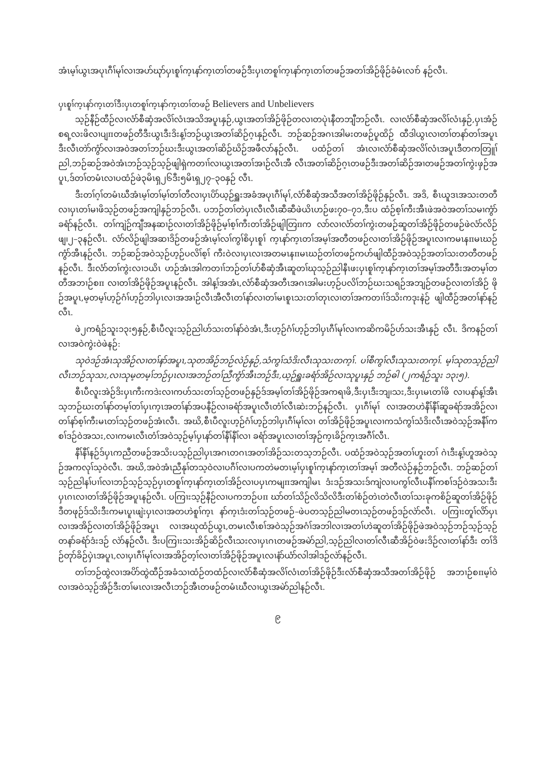အံၤမ့ၢ်ယွၤအပုၤဂီၢ်မုၢ်လၢအပာ်ဃုာ်ပှၤစူၢ်က့ၤနာ်က့ၤတၢ်တဖဉ်ဒီးပှၤတစူၢ်က့ၤနာ်က့ၤတၢ်တဖဉ်အတၢ်အိဉ်ဖိုဉ်ခံမံၤလၢာ် နဉ်လီၤ.
ပှၤစူၢ်က့ၤနာ်က့ၤတၢ်ဒီးပှၤတစူၢ်က့ၤနာ်က့ၤတၢ်တဖဉ် Believers and Unbelievers
သ့ဉ်နီဉ်ထီဉ်လၢလံာ်စီဆှံအလိၢ်လံၤအသိအပူၤနှဉ်,ယွၤအတၢ်အိဉ်ဖိုဉ်တလၢတပုဲၤနီတဘျီဘဉ်လီၤ. လၢလံာ်စီဆှံအလိၢ်လံၤနှဉ်,ပှၤအံဉ်စရ့လးဖိလၢပျπတဖဉ်တီဒီးယွၤဒီးဒိးန့ၢ်ဘဉ်ယွၤအတၢ်ဆိဉ်ဂ့ၤနှဉ်လီၤ. ဘဉ်ဆဉ်အဂၤအါမးတဖဉ်ပူထိဉ် ထီဒါယွၤလၢတၢ်တနာ်တၢ်အပူၤဒီးလီၤတဲာ်ကွံာ်လၢအဝဲအတၢ်ဘဉ်ဃးဒီးယွၤအတၢ်ဆိဉ်ဃိဉ်အဖီလာ်နဉ်လီၤ. ပထံဉ်တၢ် အံၤလၢလံာ်စီဆှံအလိၢ်လံၤအပူၤဒီတကတြူၢ်ညါ,ဘဉ်ဆဉ်အဝဲအံၤဘဉ်သ့ဉ်သ့ဉ်ဖျါရှဲကတၢၢ်လၢယွၤအတၢ်အၢဉ်လီၤအီ လီၤအတၢ်ဆိဉ်ဂ့ၤတဖဉ်ဒီးအတၢ်ဆိဉ်အၢတဖဉ်အတၢ်ကွဲးဖှဉ်အပူၤ,ဒ်တၢ်တမံၤလၢပထံဉ်ဖဲ၃မိၤရှ၂၆ဒီး၅မိၤရှ၂၇–၃၀နှဉ် လီၤ.
ဒီးတၢ်ဂ့ၢ်တမံၤဃီအံၤမ့ၢ်တၢ်မ့ၢ်တၢ်တီလၢပှၤပိာ်ယ့ဉ်ရှူးအခံအပုၤဂီၢ်မုၢ်,လံာ်စီဆှံအသီအတၢ်အိဉ်ဖိုဉ်နှဉ်လီၤ. အဒိ, စီၤယူဒၤအသးတတီလၢပှၤတၢ်မၢဖိသ့ဉ်တဖဉ်အကျါနှဉ်ဘဉ်လီၤ. ပဘဉ်တၢ်တဲပှၤလီၤလီၤဆီဆီဖဲယိၤဟဉ်ဖး၇၀–၇၁,ဒီးပ ထံဉ်စ့ၢ်ကီးအီၤဖဲအဝဲအတၢ်သမၢကွံာ်ခရံာ်နဉ်လီၤ. တၢ်ကျဲဉ်ကျီအနဆၢဉ်လၢတၢ်အိဉ်ဖိုဉ်မ့ၢ်စ့ၢ်ကီးတၢ်အိဉ်ဖျါတြπက လာ်လၢလံာ်တၢ်ကွဲးတဖဉ်ဆူတၢ်အိဉ်ဖိုဉ်တဖဉ်ဖဲလံာ်လိဉ်ဖျ၊၂–၃နဉ်လီၤ. လံာ်လိဉ်ဖျါအဆၢဒိဉ်တဖဉ်အံၤမ့ၢ်လၢ်ကွၢ်စိပှၤစူၢ် က့ၤနာ်က့ၤတၢ်အမ့ၢ်အတီတဖဉ်လၢတၢ်အိဉ်ဖိုဉ်အပူၤလၢကမၤနπမၤဃဉ်ကွံာ်အီၤနဉ်လီၤ. ဘဉ်ဆဉ်အဝဲသ့ဉ်ဟ့ဉ်ပလိၢ်စ့ၢ် ကီးဝဲလၢပှၤလၢအတမၤနπမၤဃဉ်တၢ်တဖဉ်ကဟ်ဖျါထီဉ်အဝဲသ့ဉ်အတၢ်သးတတီတဖဉ်နဉ်လီၤ. ဒီးလံာ်တၢ်ကွဲးလၢ၁ယိၤ ဟဉ်အံၤအါကတၢၢ်ဘဉ်တၢ်ပာ်စီဆှံအီၤဆူတၢ်ဃုသ့ဉ်ညါနီၤဖးပှၤစူၢ်က့ၤနာ်က့ၤတၢ်အမ့ၢ်အတီဒီးအတမ့ၢ်တတီအဘၢဉ်စπ လၢတၢ်အိဉ်ဖိုဉ်အပူၤနဉ်လီၤ. အါန့ၢ်အအံၤ,လံာ်စီဆှံအတီၤအဂၤအါမးဟ့ဉ်ပလိၢ်ဘဉ်ဃးသရဉ်အဘျဉ်တဖဉ်လၢတၢ်အိဉ် ဖိုဉ်အပူၤ,မ့တမ့ၢ်ဟ့ဉ်ဂံၢ်ဟ့ဉ်ဘါပှၤလၢအအၢဉ်လီၤအီလီၤတၢ်နာ်လၢတၢ်မၤစူၤသးတၢ်တုၤလၢတၢ်အကတၢၢ်ဒ်သိးကဒုးနဲဉ် ဖျါထီဉ်အတၢ်နာ်နဉ်လီၤ.
ဖဲ၂ကရံဉ်သူး၁၃း၅နှဉ်,စီၤပီလူးသ့ဉ်ညါဟ်သးတၢ်နာ်ဝဲအံၤ,ဒီးဟ့ဉ်ဂံၢ်ဟ့ဉ်ဘါပှၤဂီၢ်မုၢ်လၢကဆိကမိဉ်ဟ်သးအီၤနှဉ် လီၤ. ဒိကနဉ်တၢ်လၢအဝဲကွဲးဝဲဖဲနဉ်:
သုဝဲဒဉ်အံၤသုအိဉ်လၢတၢ်နာ်အပူၤ,သုတအိဉ်ဘဉ်လဲဉ်နှဉ်,သံကွၢ်သံဒိးလီၤသုသးတက့ၢ်. ပၢ်စီကွၢ်လီၤသုသးတက့ၢ်. မ့ၢ်သုတသ့ဉ်ညါလီၤဘဉ်သုသး,လၢသုမ့တမ့ၢ်ဘဉ်ပှၤလၢအဘဉ်တၢ်ညီကွံာ်အီၤဘဉ်ဒီး,ယ့ဉ်ရှူးခရံာ်အိဉ်လၢသုပူၤနှဉ် ဘဉ်ဓါ (၂ကရံဉ်သူး ၁၃း၅).
စီၤပီလူးအဲဉ်ဒိးပှၤကီးကဒဲးလၢကဟ်သးတၢ်သ့ဉ်တဖဉ်နှဉ်ဒ်အမ့ၢ်တၢ်အိဉ်ဖိုဉ်အကရၢဖိ,ဒီးပှၤဒီးဘျ၊သး,ဒီးပှၤမၤတၢ်ဖိ လၢပနာ်န့ၢ်အီၤသ့ဘဉ်ဃးတၢ်နာ်တမ့ၢ်တၢ်ပှၤက့ၤအတၢ်နာ်အပနီဉ်လၢခရံာ်အပူၤလီၤတံၢ်လီၤဆဲးဘဉ်နဉ်လီၤ. ပှၤဂီၢ်မုၢ် လၢအတဟဲနီၢ်နီၢ်ဆူခရံာ်အအိဉ်လၢတၢ်နာ်စ့ၢ်ကီးမၤတၢ်သ့ဉ်တဖဉ်အံၤလီၤ. အဃိ,စီၤပီလူးဟ့ဉ်ဂံၢ်ဟ့ဉ်ဘါပှၤဂီၢ်မုၢ်လၢ တၢ်အိဉ်ဖိုဉ်အပူၤလၢကသံကွၢ်သံဒိးလီၤအဝဲသ့ဉ်အနီၢ်ကစၢ်ဒဉ်ဝဲအသး,လၢကမၤလီၤတံၢ်အဝဲသ့ဉ်မ့ၢ်ပှၤနာ်တၢ်နီၢ်နီၢ်လၢ ခရံာ်အပူၤလၢတၢ်အှဉ်က့ၤခိဉ်က့ၤအဂီၢ်လီၤ.
နီၢ်နီၢ်နဉ်ဒ်ပှၤကညီတဖဉ်အသိးပသ့ဉ်ညါပှၤအဂၤတဂၤအတၢ်အိဉ်သးတသ့ဘဉ်လီၤ. ပထံဉ်အဝဲသ့ဉ်အတၢ်ဟူးတၢ် ဂဲၤဒီးန့ၢ်ဟူအဝဲသ့ဉ်အကလုၢ်သ့ဝဲလီၤ. အဃိ,အဝဲအံၤညီနုၢ်တသ့ဝဲလၢပဂီၢ်လၢပကတဲမတၤမ့ၢ်ပှၤစူၢ်က့ၤနာ်က့ၤတၢ်အမ့ၢ် အတီလဲဉ်နှဉ်ဘဉ်လီၤ. ဘဉ်ဆဉ်တၢ်သ့ဉ်ညါနၢ်ပၢၢ်လၢဘဉ်သ့ဉ်သ့ဉ်ပှၤတစူၢ်က့ၤနာ်က့ၤတၢ်အိဉ်လၢပပှၤကမျπအကျါမၤ ဒံးဒဉ်အသးဒ်ကျဲလၢပကွၢ်လီၤပနီၢ်ကစၢ်ဒဉ်ဝဲအသးဒီးပှၤဂၤလၢတၢ်အိဉ်ဖိုဉ်အပူၤနဉ်လီၤ. ပကြၢးသ့ဉ်နီဉ်လၢပကဘဉ်ပπ ဃာ်တၢ်သိဉ်လိသိလိဒီးတၢ်စံဉ်တဲၤတဲလီၤတၢ်သးခုကစိဉ်ဆူတၢ်အိဉ်ဖိုဉ်ဒီတဖုဉ်ဒ်သိးဒီးကမၤပူၤဖျဲးပှၤလၢအတဟဲစူၢ်က့ၤ နာ်က့ၤဒံးတၢ်သ့ဉ်တဖဉ်–ဖဲပတသ့ဉ်ညါမတၤသ့ဉ်တဖဉ်ဒဉ်လဲာ်လီၤ. ပကြၢးတူၢ်လိာ်ပှၤလၢအအိဉ်လၢတၢ်အိဉ်ဖိုဉ်အပူၤ လၢအဃုထံဉ်ယွၤ,တမၤလီၤစၢ်အဝဲသ့ဉ်အဂံၢ်အဘါလၢအတၢ်ဟဲဆူတၢ်အိဉ်ဖိုဉ်ဖဲအဝဲသ့ဉ်ဘဉ်သ့ဉ်သ့ဉ်တနာ်ခရံာ်ဒံးဒဉ် လဲာ်နဉ်လီၤ. ဒီးပကြၢးသးအိဉ်ဆိဉ်လီၤသးလၢပှၤဂၤတဖဉ်အမဲာ်ညါ,သ့ဉ်ညါလၢတၢ်လီၤဆီအိဉ်ဝဲဖးဒိဉ်လၢတၢ်နာ်ဒီး တၢ်ဒိဉ်တုာ်ခိဉ်ပှဲၤအပူၤ,လၢပှၤဂီၢ်မုၢ်လၢအအိဉ်တ့ၢ်လၢတၢ်အိဉ်ဖိုဉ်အပူၤလၢနံာ်ယံာ်လါအါဒဉ်လဲာ်နဉ်လီၤ.
တၢ်ဘဉ်ထွဲလၢအပိာ်ထွဲထီဉ်အခံသၢထံဉ်တထံဉ်လၢလံာ်စီဆှံအလိၢ်လံၤတၢ်အိဉ်ဖိုဉ်ဒီးလံာ်စီဆှံအသီအတၢ်အိဉ်ဖိုဉ် အဘၢဉ်စπမ့ၢ်ဝဲလၢအဝဲသ့ဉ်အိဉ်ဒီးတၢ်မၤလၢအလီၤဘဉ်အီၤတဖဉ်တမံၤဃီလၢယွၤအမဲာ်ညါနဉ်လီၤ.
၉